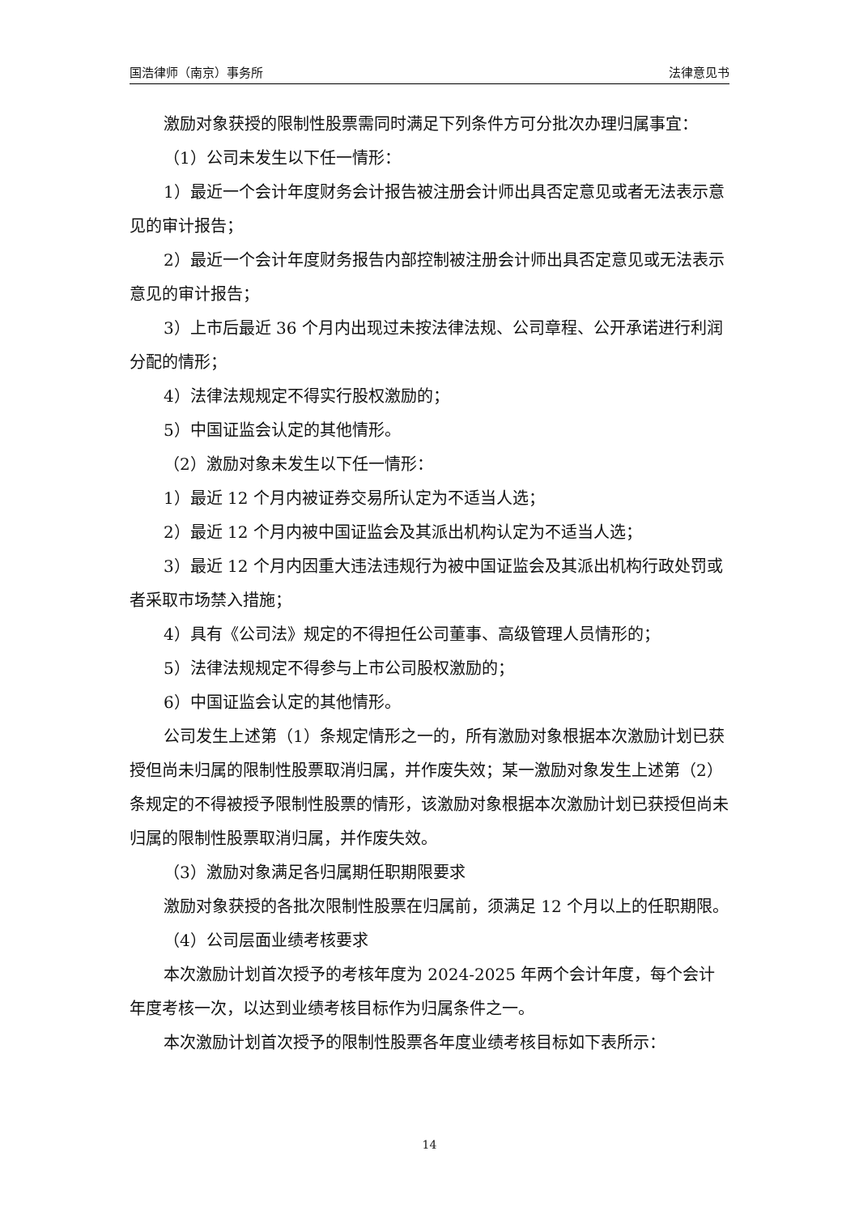国浩律师（南京）事务所 法律意见书
激励对象获授的限制性股票需同时满足下列条件方可分批次办理归属事宜：
（1）公司未发生以下任一情形：
1）最近一个会计年度财务会计报告被注册会计师出具否定意见或者无法表示意见的审计报告；
2）最近一个会计年度财务报告内部控制被注册会计师出具否定意见或无法表示意见的审计报告；
3）上市后最近 36 个月内出现过未按法律法规、公司章程、公开承诺进行利润分配的情形；
4）法律法规规定不得实行股权激励的；
5）中国证监会认定的其他情形。
（2）激励对象未发生以下任一情形：
1）最近 12 个月内被证券交易所认定为不适当人选；
2）最近 12 个月内被中国证监会及其派出机构认定为不适当人选；
3）最近 12 个月内因重大违法违规行为被中国证监会及其派出机构行政处罚或者采取市场禁入措施；
4）具有《公司法》规定的不得担任公司董事、高级管理人员情形的；
5）法律法规规定不得参与上市公司股权激励的；
6）中国证监会认定的其他情形。
公司发生上述第（1）条规定情形之一的，所有激励对象根据本次激励计划已获授但尚未归属的限制性股票取消归属，并作废失效；某一激励对象发生上述第（2）条规定的不得被授予限制性股票的情形，该激励对象根据本次激励计划已获授但尚未归属的限制性股票取消归属，并作废失效。
（3）激励对象满足各归属期任职期限要求
激励对象获授的各批次限制性股票在归属前，须满足 12 个月以上的任职期限。
（4）公司层面业绩考核要求
本次激励计划首次授予的考核年度为 2024-2025 年两个会计年度，每个会计年度考核一次，以达到业绩考核目标作为归属条件之一。
本次激励计划首次授予的限制性股票各年度业绩考核目标如下表所示：
14